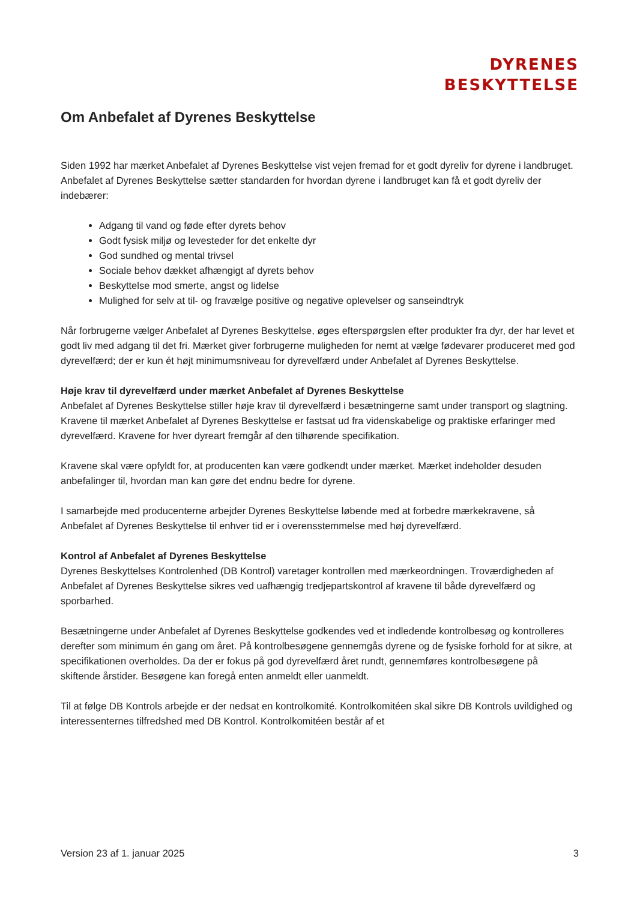DYRENES
BESKYTTELSE
Om Anbefalet af Dyrenes Beskyttelse
Siden 1992 har mærket Anbefalet af Dyrenes Beskyttelse vist vejen fremad for et godt dyreliv for dyrene i landbruget. Anbefalet af Dyrenes Beskyttelse sætter standarden for hvordan dyrene i landbruget kan få et godt dyreliv der indebærer:
Adgang til vand og føde efter dyrets behov
Godt fysisk miljø og levesteder for det enkelte dyr
God sundhed og mental trivsel
Sociale behov dækket afhængigt af dyrets behov
Beskyttelse mod smerte, angst og lidelse
Mulighed for selv at til- og fravælge positive og negative oplevelser og sanseindtryk
Når forbrugerne vælger Anbefalet af Dyrenes Beskyttelse, øges efterspørgslen efter produkter fra dyr, der har levet et godt liv med adgang til det fri. Mærket giver forbrugerne muligheden for nemt at vælge fødevarer produceret med god dyrevelfærd; der er kun ét højt minimumsniveau for dyrevelfærd under Anbefalet af Dyrenes Beskyttelse.
Høje krav til dyrevelfærd under mærket Anbefalet af Dyrenes Beskyttelse
Anbefalet af Dyrenes Beskyttelse stiller høje krav til dyrevelfærd i besætningerne samt under transport og slagtning. Kravene til mærket Anbefalet af Dyrenes Beskyttelse er fastsat ud fra videnskabelige og praktiske erfaringer med dyrevelfærd. Kravene for hver dyreart fremgår af den tilhørende specifikation.
Kravene skal være opfyldt for, at producenten kan være godkendt under mærket. Mærket indeholder desuden anbefalinger til, hvordan man kan gøre det endnu bedre for dyrene.
I samarbejde med producenterne arbejder Dyrenes Beskyttelse løbende med at forbedre mærkekravene, så Anbefalet af Dyrenes Beskyttelse til enhver tid er i overensstemmelse med høj dyrevelfærd.
Kontrol af Anbefalet af Dyrenes Beskyttelse
Dyrenes Beskyttelses Kontrolenhed (DB Kontrol) varetager kontrollen med mærkeordningen. Troværdigheden af Anbefalet af Dyrenes Beskyttelse sikres ved uafhængig tredjepartskontrol af kravene til både dyrevelfærd og sporbarhed.
Besætningerne under Anbefalet af Dyrenes Beskyttelse godkendes ved et indledende kontrolbesøg og kontrolleres derefter som minimum én gang om året. På kontrolbesøgene gennemgås dyrene og de fysiske forhold for at sikre, at specifikationen overholdes. Da der er fokus på god dyrevelfærd året rundt, gennemføres kontrolbesøgene på skiftende årstider. Besøgene kan foregå enten anmeldt eller uanmeldt.
Til at følge DB Kontrols arbejde er der nedsat en kontrolkomité. Kontrolkomitéen skal sikre DB Kontrols uvildighed og interessenternes tilfredshed med DB Kontrol. Kontrolkomitéen består af et
Version 23 af 1. januar 2025 3